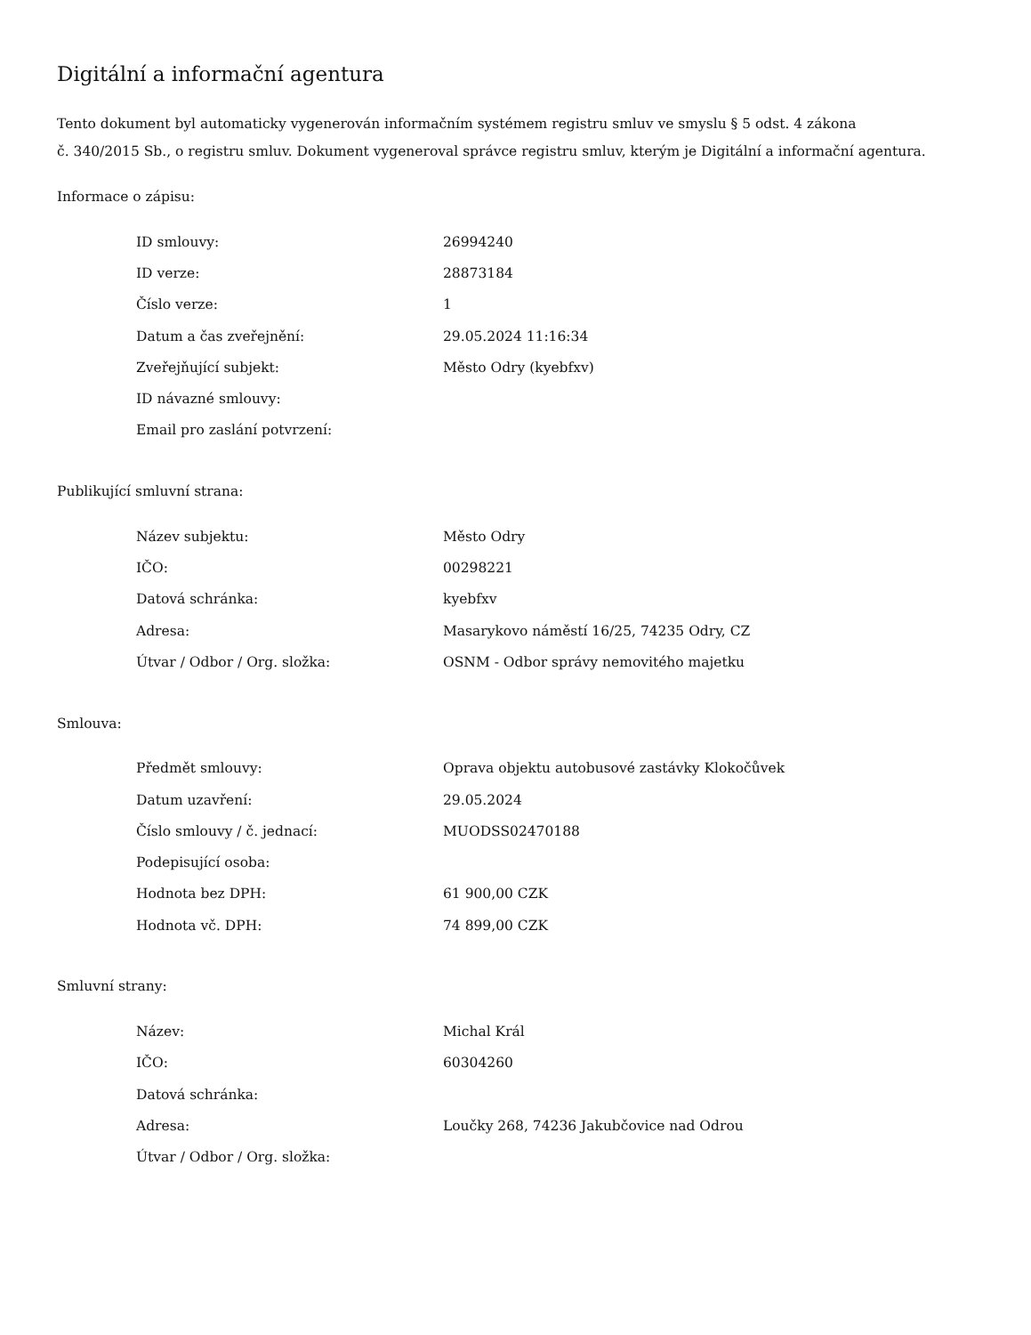Digitální a informační agentura
Tento dokument byl automaticky vygenerován informačním systémem registru smluv ve smyslu § 5 odst. 4 zákona
č. 340/2015 Sb., o registru smluv. Dokument vygeneroval správce registru smluv, kterým je Digitální a informační agentura.
Informace o zápisu:
| ID smlouvy: | 26994240 |
| ID verze: | 28873184 |
| Číslo verze: | 1 |
| Datum a čas zveřejnění: | 29.05.2024 11:16:34 |
| Zveřejňující subjekt: | Město Odry (kyebfxv) |
| ID návazné smlouvy: | |
| Email pro zaslání potvrzení: | |
Publikující smluvní strana:
| Název subjektu: | Město Odry |
| IČO: | 00298221 |
| Datová schránka: | kyebfxv |
| Adresa: | Masarykovo náměstí 16/25, 74235 Odry, CZ |
| Útvar / Odbor / Org. složka: | OSNM - Odbor správy nemovitého majetku |
Smlouva:
| Předmět smlouvy: | Oprava objektu autobusové zastávky Klokočůvek |
| Datum uzavření: | 29.05.2024 |
| Číslo smlouvy / č. jednací: | MUODSS02470188 |
| Podepisující osoba: | |
| Hodnota bez DPH: | 61 900,00 CZK |
| Hodnota vč. DPH: | 74 899,00 CZK |
Smluvní strany:
| Název: | Michal Král |
| IČO: | 60304260 |
| Datová schránka: | |
| Adresa: | Loučky 268, 74236 Jakubčovice nad Odrou |
| Útvar / Odbor / Org. složka: | |